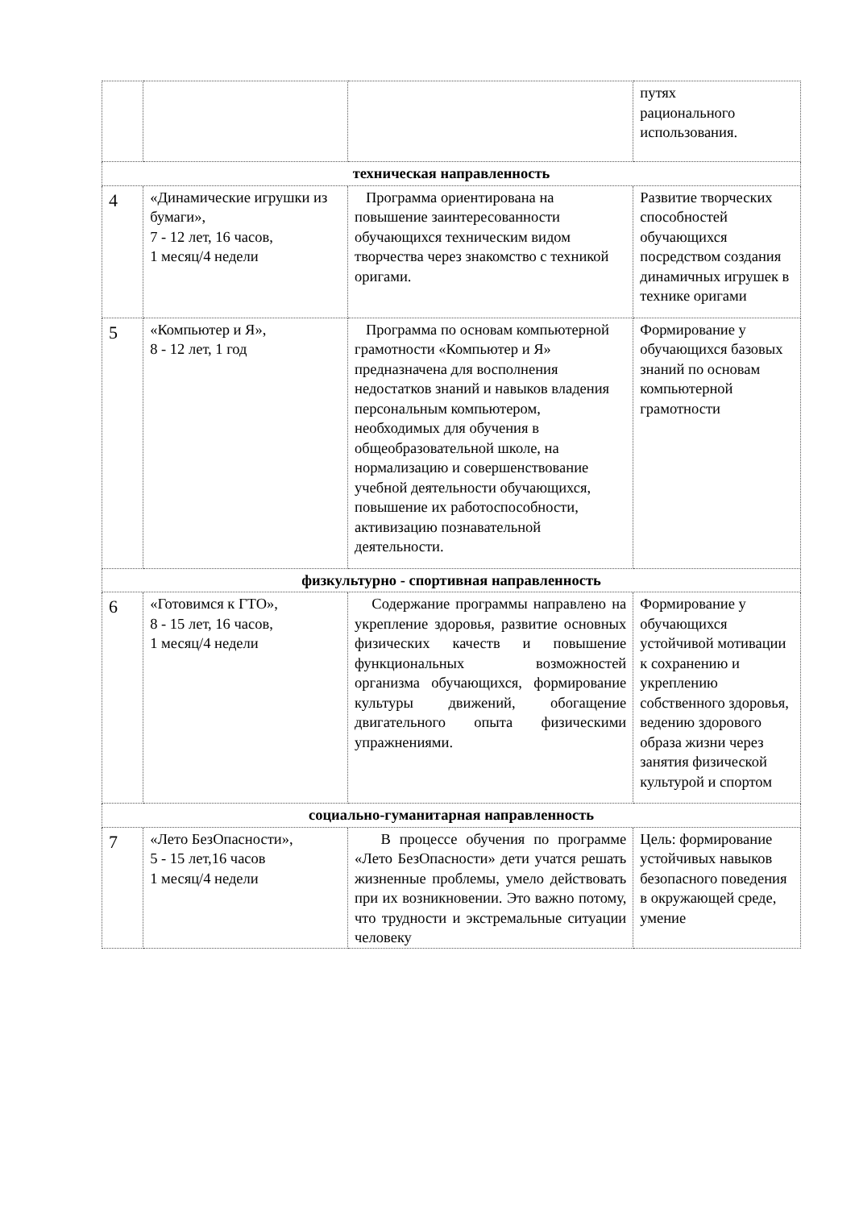| | | | путях рационального использования. |
| техническая направленность | | | |
| 4 | «Динамические игрушки из бумаги», 7 - 12 лет, 16 часов, 1 месяц/4 недели | Программа ориентирована на повышение заинтересованности обучающихся техническим видом творчества через знакомство с техникой оригами. | Развитие творческих способностей обучающихся посредством создания динамичных игрушек в технике оригами |
| 5 | «Компьютер и Я», 8 - 12 лет, 1 год | Программа по основам компьютерной грамотности «Компьютер и Я» предназначена для восполнения недостатков знаний и навыков владения персональным компьютером, необходимых для обучения в общеобразовательной школе, на нормализацию и совершенствование учебной деятельности обучающихся, повышение их работоспособности, активизацию познавательной деятельности. | Формирование у обучающихся базовых знаний по основам компьютерной грамотности |
| физкультурно - спортивная направленность | | | |
| 6 | «Готовимся к ГТО», 8 - 15 лет, 16 часов, 1 месяц/4 недели | Содержание программы направлено на укрепление здоровья, развитие основных физических качеств и повышение функциональных возможностей организма обучающихся, формирование культуры движений, обогащение двигательного опыта физическими упражнениями. | Формирование у обучающихся устойчивой мотивации к сохранению и укреплению собственного здоровья, ведению здорового образа жизни через занятия физической культурой и спортом |
| социально-гуманитарная направленность | | | |
| 7 | «Лето БезОпасности», 5 - 15 лет,16 часов 1 месяц/4 недели | В процессе обучения по программе «Лето БезОпасности» дети учатся решать жизненные проблемы, умело действовать при их возникновении. Это важно потому, что трудности и экстремальные ситуации человеку | Цель: формирование устойчивых навыков безопасного поведения в окружающей среде, умение |